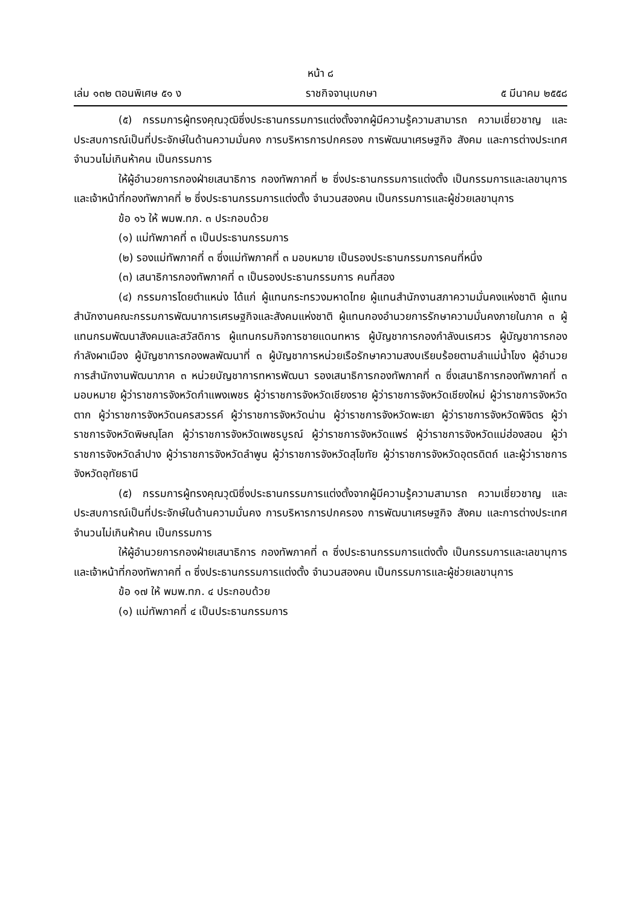หน้า ๘
เล่ม ๑๓๒ ตอนพิเศษ ๕๑ ง ราชกิจจานุเบกษา ๕ มีนาคม ๒๕๕๘
(๕) กรรมการผู้ทรงคุณวุฒิซึ่งประธานกรรมการแต่งตั้งจากผู้มีความรู้ความสามารถ ความเชี่ยวชาญ และประสบการณ์เป็นที่ประจักษ์ในด้านความมั่นคง การบริหารการปกครอง การพัฒนาเศรษฐกิจ สังคม และการต่างประเทศ จำนวนไม่เกินห้าคน เป็นกรรมการ
ให้ผู้อำนวยการกองฝ่ายเสนาธิการ กองทัพภาคที่ ๒ ซึ่งประธานกรรมการแต่งตั้ง เป็นกรรมการและเลขานุการ และเจ้าหน้าที่กองทัพภาคที่ ๒ ซึ่งประธานกรรมการแต่งตั้ง จำนวนสองคน เป็นกรรมการและผู้ช่วยเลขานุการ
ข้อ ๑๖ ให้ พมพ.ทภ. ๓ ประกอบด้วย
(๑) แม่ทัพภาคที่ ๓ เป็นประธานกรรมการ
(๒) รองแม่ทัพภาคที่ ๓ ซึ่งแม่ทัพภาคที่ ๓ มอบหมาย เป็นรองประธานกรรมการคนที่หนึ่ง
(๓) เสนาธิการกองทัพภาคที่ ๓ เป็นรองประธานกรรมการ คนที่สอง
(๔) กรรมการโดยตำแหน่ง ได้แก่ ผู้แทนกระทรวงมหาดไทย ผู้แทนสำนักงานสภาความมั่นคงแห่งชาติ ผู้แทนสำนักงานคณะกรรมการพัฒนาการเศรษฐกิจและสังคมแห่งชาติ ผู้แทนกองอำนวยการรักษาความมั่นคงภายในภาค ๓ ผู้แทนกรมพัฒนาสังคมและสวัสดิการ ผู้แทนกรมกิจการชายแดนทหาร ผู้บัญชาการกองกำลังนเรศวร ผู้บัญชาการกองกำลังผาเมือง ผู้บัญชาการกองพลพัฒนาที่ ๓ ผู้บัญชาการหน่วยเรือรักษาความสงบเรียบร้อยตามลำแม่น้ำโขง ผู้อำนวยการสำนักงานพัฒนาภาค ๓ หน่วยบัญชาการทหารพัฒนา รองเสนาธิการกองทัพภาคที่ ๓ ซึ่งเสนาธิการกองทัพภาคที่ ๓ มอบหมาย ผู้ว่าราชการจังหวัดกำแพงเพชร ผู้ว่าราชการจังหวัดเชียงราย ผู้ว่าราชการจังหวัดเชียงใหม่ ผู้ว่าราชการจังหวัดตาก ผู้ว่าราชการจังหวัดนครสวรรค์ ผู้ว่าราชการจังหวัดน่าน ผู้ว่าราชการจังหวัดพะเยา ผู้ว่าราชการจังหวัดพิจิตร ผู้ว่าราชการจังหวัดพิษณุโลก ผู้ว่าราชการจังหวัดเพชรบูรณ์ ผู้ว่าราชการจังหวัดแพร่ ผู้ว่าราชการจังหวัดแม่ฮ่องสอน ผู้ว่าราชการจังหวัดลำปาง ผู้ว่าราชการจังหวัดลำพูน ผู้ว่าราชการจังหวัดสุโขทัย ผู้ว่าราชการจังหวัดอุตรดิตถ์ และผู้ว่าราชการจังหวัดอุทัยธานี
(๕) กรรมการผู้ทรงคุณวุฒิซึ่งประธานกรรมการแต่งตั้งจากผู้มีความรู้ความสามารถ ความเชี่ยวชาญ และประสบการณ์เป็นที่ประจักษ์ในด้านความมั่นคง การบริหารการปกครอง การพัฒนาเศรษฐกิจ สังคม และการต่างประเทศ จำนวนไม่เกินห้าคน เป็นกรรมการ
ให้ผู้อำนวยการกองฝ่ายเสนาธิการ กองทัพภาคที่ ๓ ซึ่งประธานกรรมการแต่งตั้ง เป็นกรรมการและเลขานุการ และเจ้าหน้าที่กองทัพภาคที่ ๓ ซึ่งประธานกรรมการแต่งตั้ง จำนวนสองคน เป็นกรรมการและผู้ช่วยเลขานุการ
ข้อ ๑๗ ให้ พมพ.ทภ. ๔ ประกอบด้วย
(๑) แม่ทัพภาคที่ ๔ เป็นประธานกรรมการ